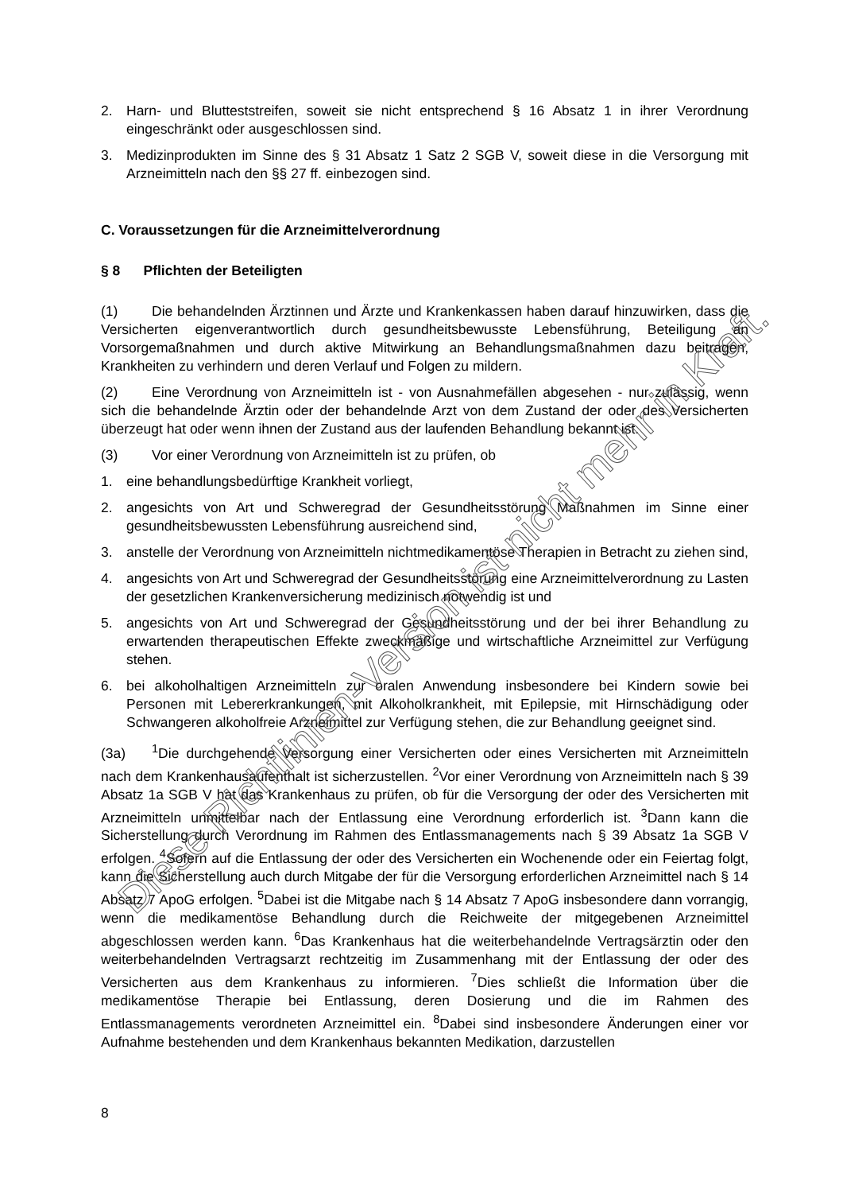2. Harn- und Blutteststreifen, soweit sie nicht entsprechend § 16 Absatz 1 in ihrer Verordnung eingeschränkt oder ausgeschlossen sind.
3. Medizinprodukten im Sinne des § 31 Absatz 1 Satz 2 SGB V, soweit diese in die Versorgung mit Arzneimitteln nach den §§ 27 ff. einbezogen sind.
C. Voraussetzungen für die Arzneimittelverordnung
§ 8 Pflichten der Beteiligten
(1) Die behandelnden Ärztinnen und Ärzte und Krankenkassen haben darauf hinzuwirken, dass die Versicherten eigenverantwortlich durch gesundheitsbewusste Lebensführung, Beteiligung an Vorsorgemaßnahmen und durch aktive Mitwirkung an Behandlungsmaßnahmen dazu beitragen, Krankheiten zu verhindern und deren Verlauf und Folgen zu mildern.
(2) Eine Verordnung von Arzneimitteln ist - von Ausnahmefällen abgesehen - nur zulässig, wenn sich die behandelnde Ärztin oder der behandelnde Arzt von dem Zustand der oder des Versicherten überzeugt hat oder wenn ihnen der Zustand aus der laufenden Behandlung bekannt ist.
(3) Vor einer Verordnung von Arzneimitteln ist zu prüfen, ob
1. eine behandlungsbedürftige Krankheit vorliegt,
2. angesichts von Art und Schweregrad der Gesundheitsstörung Maßnahmen im Sinne einer gesundheitsbewussten Lebensführung ausreichend sind,
3. anstelle der Verordnung von Arzneimitteln nichtmedikamentöse Therapien in Betracht zu ziehen sind,
4. angesichts von Art und Schweregrad der Gesundheitsstörung eine Arzneimittelverordnung zu Lasten der gesetzlichen Krankenversicherung medizinisch notwendig ist und
5. angesichts von Art und Schweregrad der Gesundheitsstörung und der bei ihrer Behandlung zu erwartenden therapeutischen Effekte zweckmäßige und wirtschaftliche Arzneimittel zur Verfügung stehen.
6. bei alkoholhaltigen Arzneimitteln zur oralen Anwendung insbesondere bei Kindern sowie bei Personen mit Lebererkrankungen, mit Alkoholkrankheit, mit Epilepsie, mit Hirnschädigung oder Schwangeren alkoholfreie Arzneimittel zur Verfügung stehen, die zur Behandlung geeignet sind.
(3a)<sup>1</sup>Die durchgehende Versorgung einer Versicherten oder eines Versicherten mit Arzneimitteln nach dem Krankenhausaufenthalt ist sicherzustellen. <sup>2</sup>Vor einer Verordnung von Arzneimitteln nach § 39 Absatz 1a SGB V hat das Krankenhaus zu prüfen, ob für die Versorgung der oder des Versicherten mit Arzneimitteln unmittelbar nach der Entlassung eine Verordnung erforderlich ist. <sup>3</sup>Dann kann die Sicherstellung durch Verordnung im Rahmen des Entlassmanagements nach § 39 Absatz 1a SGB V erfolgen. <sup>4</sup>Sofern auf die Entlassung der oder des Versicherten ein Wochenende oder ein Feiertag folgt, kann die Sicherstellung auch durch Mitgabe der für die Versorgung erforderlichen Arzneimittel nach § 14 Absatz 7 ApoG erfolgen. <sup>5</sup>Dabei ist die Mitgabe nach § 14 Absatz 7 ApoG insbesondere dann vorrangig, wenn die medikamentöse Behandlung durch die Reichweite der mitgegebenen Arzneimittel abgeschlossen werden kann. <sup>6</sup>Das Krankenhaus hat die weiterbehandelnde Vertragsärztin oder den weiterbehandelnden Vertragsarzt rechtzeitig im Zusammenhang mit der Entlassung der oder des Versicherten aus dem Krankenhaus zu informieren. <sup>7</sup>Dies schließt die Information über die medikamentöse Therapie bei Entlassung, deren Dosierung und die im Rahmen des Entlassmanagements verordneten Arzneimittel ein. <sup>8</sup>Dabei sind insbesondere Änderungen einer vor Aufnahme bestehenden und dem Krankenhaus bekannten Medikation, darzustellen
Diese Richtlinien-Version ist nicht mehr in Kraft.
8